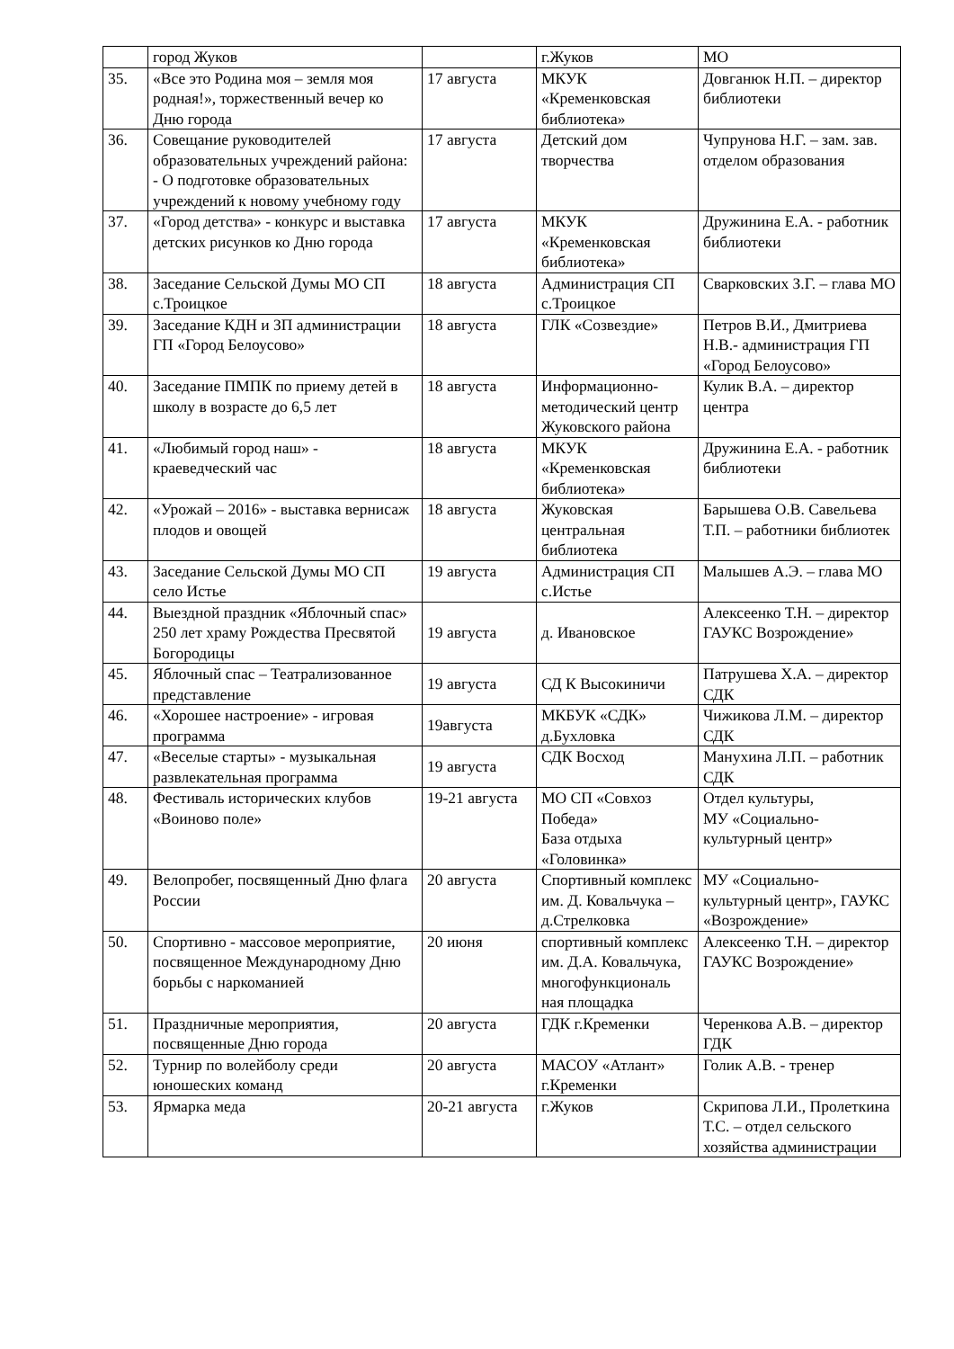| | город Жуков | | г.Жуков | МО |
| 35. | «Все это Родина моя – земля моя родная!», торжественный вечер ко Дню города | 17 августа | МКУК «Кременковская библиотека» | Довганюк Н.П. – директор библиотеки |
| 36. | Совещание руководителей образовательных учреждений района: - О подготовке образовательных учреждений к новому учебному году | 17 августа | Детский дом творчества | Чупрунова Н.Г. – зам. зав. отделом образования |
| 37. | «Город детства» - конкурс и выставка детских рисунков ко Дню города | 17 августа | МКУК «Кременковская библиотека» | Дружинина Е.А. - работник библиотеки |
| 38. | Заседание Сельской Думы МО СП с.Троицкое | 18 августа | Администрация СП с.Троицкое | Сварковских З.Г. – глава МО |
| 39. | Заседание КДН и ЗП администрации ГП «Город Белоусово» | 18 августа | ГЛК «Созвездие» | Петров В.И., Дмитриева Н.В.- администрация ГП «Город Белоусово» |
| 40. | Заседание ПМПК по приему детей в школу в возрасте до 6,5 лет | 18 августа | Информационно-методический центр Жуковского района | Кулик В.А. – директор центра |
| 41. | «Любимый город наш» - краеведческий час | 18 августа | МКУК «Кременковская библиотека» | Дружинина Е.А. - работник библиотеки |
| 42. | «Урожай – 2016» - выставка вернисаж плодов и овощей | 18 августа | Жуковская центральная библиотека | Барышева О.В. Савельева Т.П. – работники библиотек |
| 43. | Заседание Сельской Думы МО СП село Истье | 19 августа | Администрация СП с.Истье | Малышев А.Э. – глава МО |
| 44. | Выездной праздник «Яблочный спас» 250 лет храму Рождества Пресвятой Богородицы | 19 августа | д. Ивановское | Алексеенко Т.Н. – директор ГАУКС Возрождение» |
| 45. | Яблочный спас – Театрализованное представление | 19 августа | СД К Высокиничи | Патрушева Х.А. – директор СДК |
| 46. | «Хорошее настроение» - игровая программа | 19августа | МКБУК «СДК» д.Бухловка | Чижикова Л.М. – директор СДК |
| 47. | «Веселые старты» - музыкальная развлекательная программа | 19 августа | СДК Восход | Манухина Л.П. – работник СДК |
| 48. | Фестиваль исторических клубов «Воиново поле» | 19-21 августа | МО СП «Совхоз Победа» База отдыха «Головинка» | Отдел культуры, МУ «Социально-культурный центр» |
| 49. | Велопробег, посвященный Дню флага России | 20 августа | Спортивный комплекс им. Д. Ковальчука – д.Стрелковка | МУ «Социально-культурный центр», ГАУКС «Возрождение» |
| 50. | Спортивно - массовое мероприятие, посвященное Международному Дню борьбы с наркоманией | 20 июня | спортивный комплекс им. Д.А. Ковальчука, многофункциональ ная площадка | Алексеенко Т.Н. – директор ГАУКС Возрождение» |
| 51. | Праздничные мероприятия, посвященные Дню города | 20 августа | ГДК г.Кременки | Черенкова А.В. – директор ГДК |
| 52. | Турнир по волейболу среди юношеских команд | 20 августа | МАСОУ «Атлант» г.Кременки | Голик А.В. - тренер |
| 53. | Ярмарка меда | 20-21 августа | г.Жуков | Скрипова Л.И., Пролеткина Т.С. – отдел сельского хозяйства администрации |